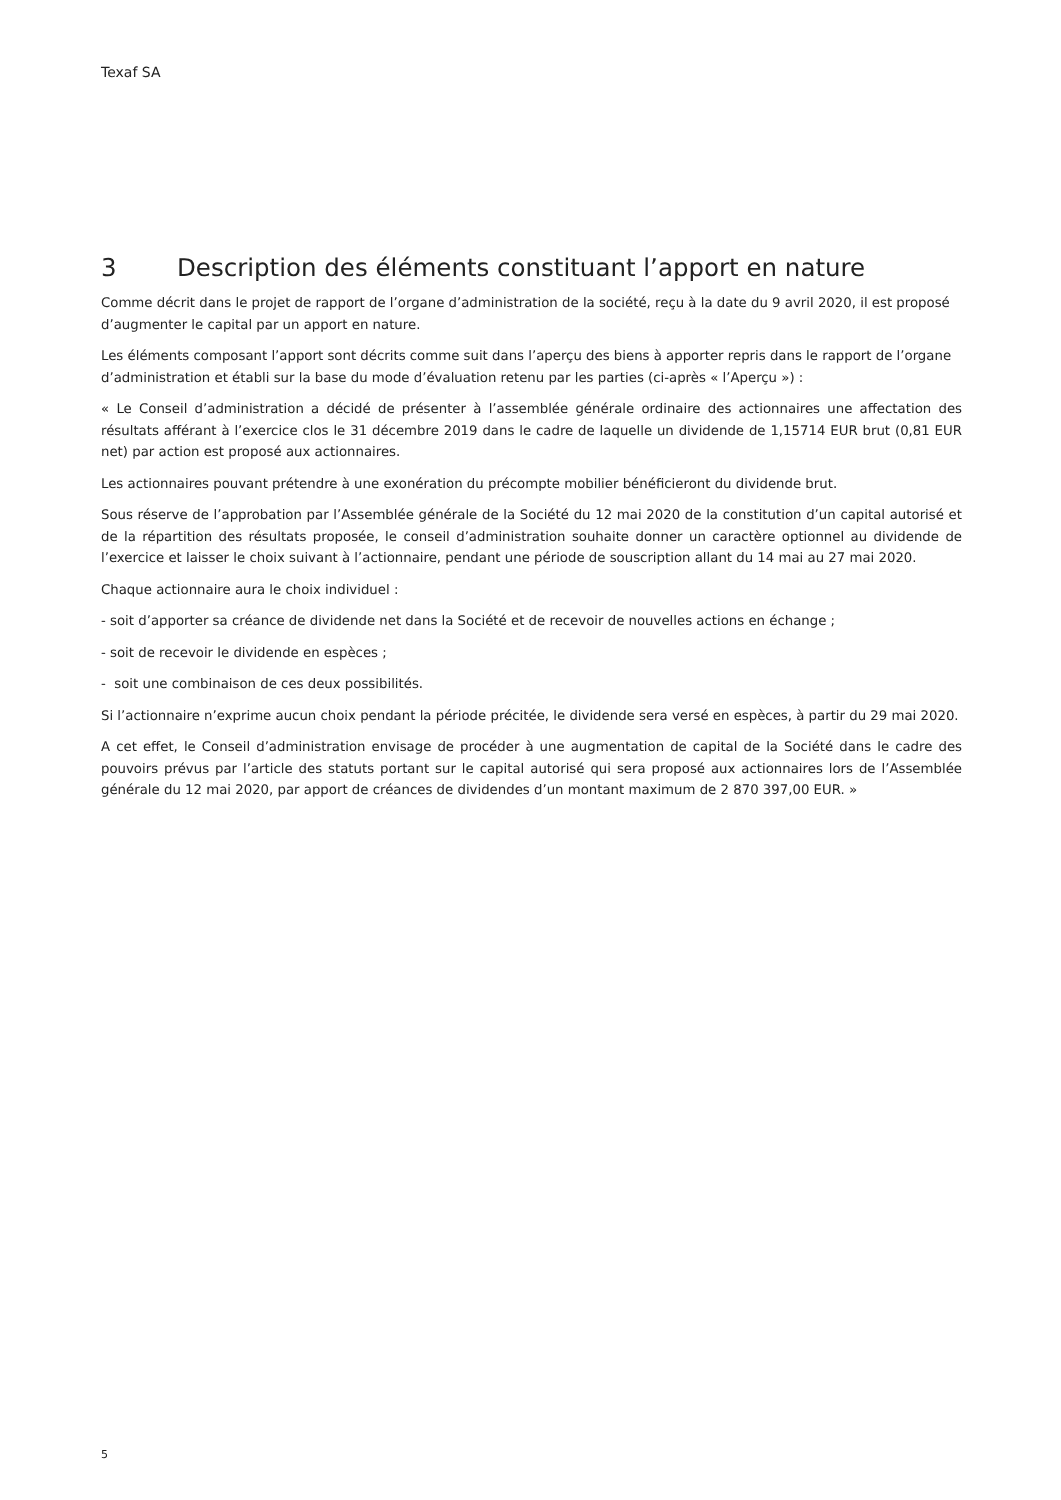Texaf SA
3 Description des éléments constituant l’apport en nature
Comme décrit dans le projet de rapport de l’organe d’administration de la société, reçu à la date du 9 avril 2020, il est proposé d’augmenter le capital par un apport en nature.
Les éléments composant l’apport sont décrits comme suit dans l’aperçu des biens à apporter repris dans le rapport de l’organe d’administration et établi sur la base du mode d’évaluation retenu par les parties (ci-après « l’Aperçu ») :
« Le Conseil d’administration a décidé de présenter à l’assemblée générale ordinaire des actionnaires une affectation des résultats afférant à l’exercice clos le 31 décembre 2019 dans le cadre de laquelle un dividende de 1,15714 EUR brut (0,81 EUR net) par action est proposé aux actionnaires.
Les actionnaires pouvant prétendre à une exonération du précompte mobilier bénéficieront du dividende brut.
Sous réserve de l’approbation par l’Assemblée générale de la Société du 12 mai 2020 de la constitution d’un capital autorisé et de la répartition des résultats proposée, le conseil d’administration souhaite donner un caractère optionnel au dividende de l’exercice et laisser le choix suivant à l’actionnaire, pendant une période de souscription allant du 14 mai au 27 mai 2020.
Chaque actionnaire aura le choix individuel :
- soit d’apporter sa créance de dividende net dans la Société et de recevoir de nouvelles actions en échange ;
- soit de recevoir le dividende en espèces ;
- soit une combinaison de ces deux possibilités.
Si l’actionnaire n’exprime aucun choix pendant la période précitée, le dividende sera versé en espèces, à partir du 29 mai 2020.
A cet effet, le Conseil d’administration envisage de procéder à une augmentation de capital de la Société dans le cadre des pouvoirs prévus par l’article des statuts portant sur le capital autorisé qui sera proposé aux actionnaires lors de l’Assemblée générale du 12 mai 2020, par apport de créances de dividendes d’un montant maximum de 2 870 397,00 EUR. »
5